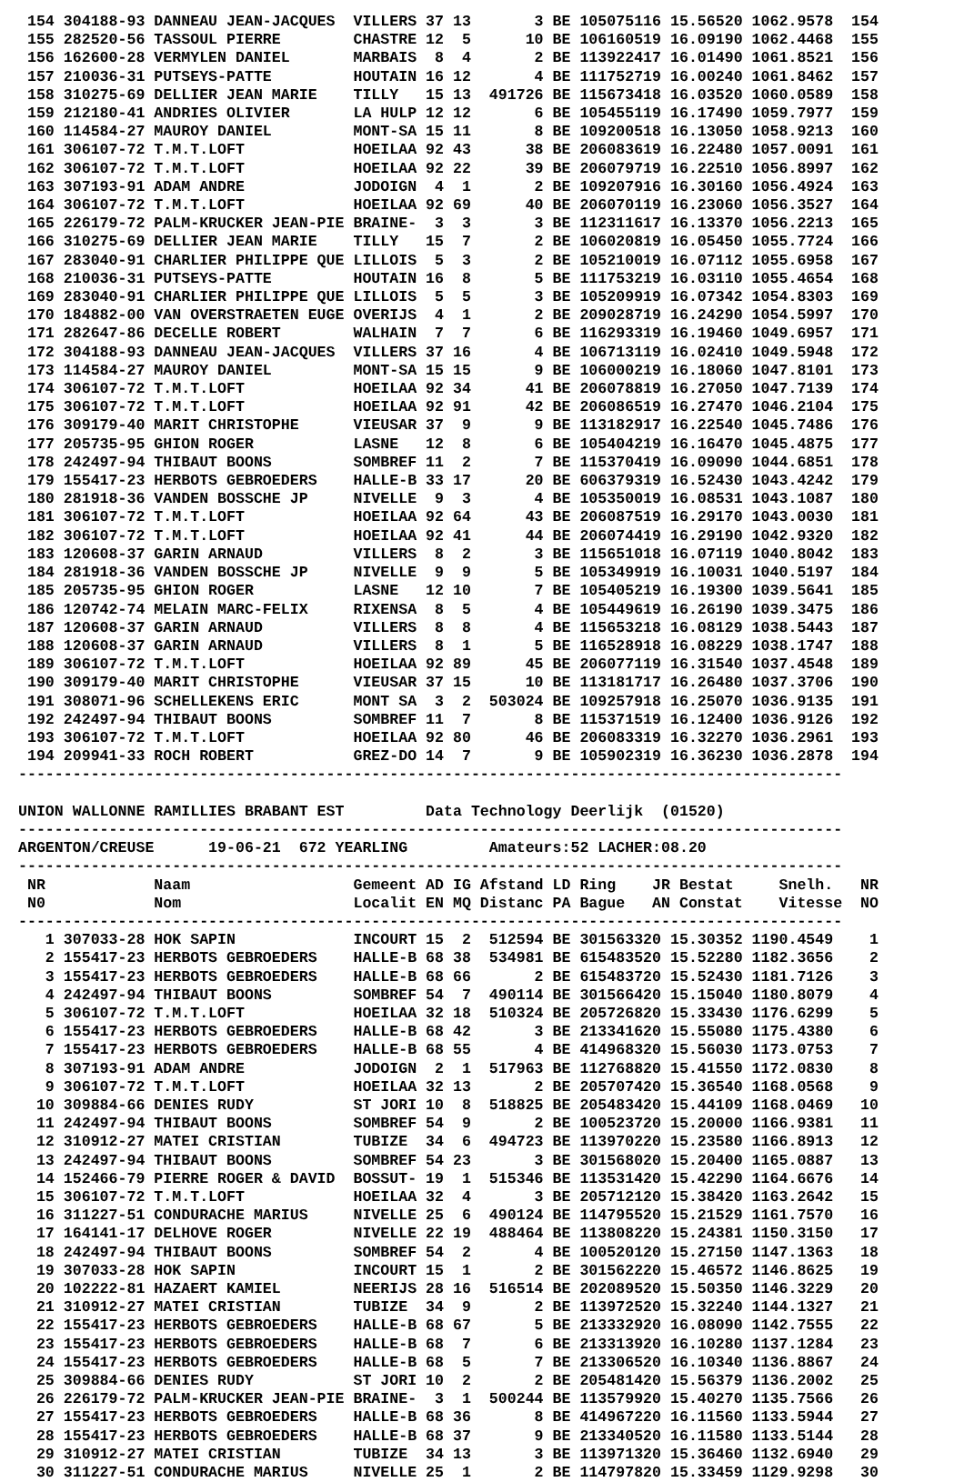154 304188-93 DANNEAU JEAN-JACQUES  VILLERS 37 13       3 BE 105075116 15.56520 1062.9578  154
 155 282520-56 TASSOUL PIERRE        CHASTRE 12  5      10 BE 106160519 16.09190 1062.4468  155
 156 162600-28 VERMYLEN DANIEL       MARBAIS  8  4       2 BE 113922417 16.01490 1061.8521  156
 157 210036-31 PUTSEYS-PATTE         HOUTAIN 16 12       4 BE 111752719 16.00240 1061.8462  157
 158 310275-69 DELLIER JEAN MARIE    TILLY   15 13  491726 BE 115673418 16.03520 1060.0589  158
 159 212180-41 ANDRIES OLIVIER       LA HULP 12 12       6 BE 105455119 16.17490 1059.7977  159
 160 114584-27 MAUROY DANIEL         MONT-SA 15 11       8 BE 109200518 16.13050 1058.9213  160
 161 306107-72 T.M.T.LOFT            HOEILAA 92 43      38 BE 206083619 16.22480 1057.0091  161
 162 306107-72 T.M.T.LOFT            HOEILAA 92 22      39 BE 206079719 16.22510 1056.8997  162
 163 307193-91 ADAM ANDRE            JODOIGN  4  1       2 BE 109207916 16.30160 1056.4924  163
 164 306107-72 T.M.T.LOFT            HOEILAA 92 69      40 BE 206070119 16.23060 1056.3527  164
 165 226179-72 PALM-KRUCKER JEAN-PIE BRAINE-  3  3       3 BE 112311617 16.13370 1056.2213  165
 166 310275-69 DELLIER JEAN MARIE    TILLY   15  7       2 BE 106020819 16.05450 1055.7724  166
 167 283040-91 CHARLIER PHILIPPE QUE LILLOIS  5  3       2 BE 105210019 16.07112 1055.6958  167
 168 210036-31 PUTSEYS-PATTE         HOUTAIN 16  8       5 BE 111753219 16.03110 1055.4654  168
 169 283040-91 CHARLIER PHILIPPE QUE LILLOIS  5  5       3 BE 105209919 16.07342 1054.8303  169
 170 184882-00 VAN OVERSTRAETEN EUGE OVERIJS  4  1       2 BE 209028719 16.24290 1054.5997  170
 171 282647-86 DECELLE ROBERT        WALHAIN  7  7       6 BE 116293319 16.19460 1049.6957  171
 172 304188-93 DANNEAU JEAN-JACQUES  VILLERS 37 16       4 BE 106713119 16.02410 1049.5948  172
 173 114584-27 MAUROY DANIEL         MONT-SA 15 15       9 BE 106000219 16.18060 1047.8101  173
 174 306107-72 T.M.T.LOFT            HOEILAA 92 34      41 BE 206078819 16.27050 1047.7139  174
 175 306107-72 T.M.T.LOFT            HOEILAA 92 91      42 BE 206086519 16.27470 1046.2104  175
 176 309179-40 MARIT CHRISTOPHE      VIEUSAR 37  9       9 BE 113182917 16.22540 1045.7486  176
 177 205735-95 GHION ROGER           LASNE   12  8       6 BE 105404219 16.16470 1045.4875  177
 178 242497-94 THIBAUT BOONS         SOMBREF 11  2       7 BE 115370419 16.09090 1044.6851  178
 179 155417-23 HERBOTS GEBROEDERS    HALLE-B 33 17      20 BE 606379319 16.52430 1043.4242  179
 180 281918-36 VANDEN BOSSCHE JP     NIVELLE  9  3       4 BE 105350019 16.08531 1043.1087  180
 181 306107-72 T.M.T.LOFT            HOEILAA 92 64      43 BE 206087519 16.29170 1043.0030  181
 182 306107-72 T.M.T.LOFT            HOEILAA 92 41      44 BE 206074419 16.29190 1042.9320  182
 183 120608-37 GARIN ARNAUD          VILLERS  8  2       3 BE 115651018 16.07119 1040.8042  183
 184 281918-36 VANDEN BOSSCHE JP     NIVELLE  9  9       5 BE 105349919 16.10031 1040.5197  184
 185 205735-95 GHION ROGER           LASNE   12 10       7 BE 105405219 16.19300 1039.5641  185
 186 120742-74 MELAIN MARC-FELIX     RIXENSA  8  5       4 BE 105449619 16.26190 1039.3475  186
 187 120608-37 GARIN ARNAUD          VILLERS  8  8       4 BE 115653218 16.08129 1038.5443  187
 188 120608-37 GARIN ARNAUD          VILLERS  8  1       5 BE 116528918 16.08229 1038.1747  188
 189 306107-72 T.M.T.LOFT            HOEILAA 92 89      45 BE 206077119 16.31540 1037.4548  189
 190 309179-40 MARIT CHRISTOPHE      VIEUSAR 37 15      10 BE 113181717 16.26480 1037.3706  190
 191 308071-96 SCHELLEKENS ERIC      MONT SA  3  2  503024 BE 109257918 16.25070 1036.9135  191
 192 242497-94 THIBAUT BOONS         SOMBREF 11  7       8 BE 115371519 16.12400 1036.9126  192
 193 306107-72 T.M.T.LOFT            HOEILAA 92 80      46 BE 206083319 16.32270 1036.2961  193
 194 209941-33 ROCH ROBERT           GREZ-DO 14  7       9 BE 105902319 16.36230 1036.2878  194
-------------------------------------------------------------------------------------------

UNION WALLONNE RAMILLIES BRABANT EST         Data Technology Deerlijk  (01520)
-------------------------------------------------------------------------------------------
ARGENTON/CREUSE      19-06-21  672 YEARLING         Amateurs:52 LACHER:08.20
-------------------------------------------------------------------------------------------
 NR            Naam                  Gemeent AD IG Afstand LD Ring    JR Bestat     Snelh.   NR
 N0            Nom                   Localit EN MQ Distanc PA Bague   AN Constat    Vitesse  NO
-------------------------------------------------------------------------------------------
   1 307033-28 HOK SAPIN             INCOURT 15  2  512594 BE 301563320 15.30352 1190.4549    1
   2 155417-23 HERBOTS GEBROEDERS    HALLE-B 68 38  534981 BE 615483520 15.52280 1182.3656    2
   3 155417-23 HERBOTS GEBROEDERS    HALLE-B 68 66       2 BE 615483720 15.52430 1181.7126    3
   4 242497-94 THIBAUT BOONS         SOMBREF 54  7  490114 BE 301566420 15.15040 1180.8079    4
   5 306107-72 T.M.T.LOFT            HOEILAA 32 18  510324 BE 205726820 15.33430 1176.6299    5
   6 155417-23 HERBOTS GEBROEDERS    HALLE-B 68 42       3 BE 213341620 15.55080 1175.4380    6
   7 155417-23 HERBOTS GEBROEDERS    HALLE-B 68 55       4 BE 414968320 15.56030 1173.0753    7
   8 307193-91 ADAM ANDRE            JODOIGN  2  1  517963 BE 112768820 15.41550 1172.0830    8
   9 306107-72 T.M.T.LOFT            HOEILAA 32 13       2 BE 205707420 15.36540 1168.0568    9
  10 309884-66 DENIES RUDY           ST JORI 10  8  518825 BE 205483420 15.44109 1168.0469   10
  11 242497-94 THIBAUT BOONS         SOMBREF 54  9       2 BE 100523720 15.20000 1166.9381   11
  12 310912-27 MATEI CRISTIAN        TUBIZE  34  6  494723 BE 113970220 15.23580 1166.8913   12
  13 242497-94 THIBAUT BOONS         SOMBREF 54 23       3 BE 301568020 15.20400 1165.0887   13
  14 152466-79 PIERRE ROGER & DAVID  BOSSUT- 19  1  515346 BE 113531420 15.42290 1164.6676   14
  15 306107-72 T.M.T.LOFT            HOEILAA 32  4       3 BE 205712120 15.38420 1163.2642   15
  16 311227-51 CONDURACHE MARIUS     NIVELLE 25  6  490124 BE 114795520 15.21529 1161.7570   16
  17 164141-17 DELHOVE ROGER         NIVELLE 22 19  488464 BE 113808220 15.24381 1150.3150   17
  18 242497-94 THIBAUT BOONS         SOMBREF 54  2       4 BE 100520120 15.27150 1147.1363   18
  19 307033-28 HOK SAPIN             INCOURT 15  1       2 BE 301562220 15.46572 1146.8625   19
  20 102222-81 HAZAERT KAMIEL        NEERIJS 28 16  516514 BE 202089520 15.50350 1146.3229   20
  21 310912-27 MATEI CRISTIAN        TUBIZE  34  9       2 BE 113972520 15.32240 1144.1327   21
  22 155417-23 HERBOTS GEBROEDERS    HALLE-B 68 67       5 BE 213332920 16.08090 1142.7555   22
  23 155417-23 HERBOTS GEBROEDERS    HALLE-B 68  7       6 BE 213313920 16.10280 1137.1284   23
  24 155417-23 HERBOTS GEBROEDERS    HALLE-B 68  5       7 BE 213306520 16.10340 1136.8867   24
  25 309884-66 DENIES RUDY           ST JORI 10  2       2 BE 205481420 15.56379 1136.2002   25
  26 226179-72 PALM-KRUCKER JEAN-PIE BRAINE-  3  1  500244 BE 113579920 15.40270 1135.7566   26
  27 155417-23 HERBOTS GEBROEDERS    HALLE-B 68 36       8 BE 414967220 16.11560 1133.5944   27
  28 155417-23 HERBOTS GEBROEDERS    HALLE-B 68 37       9 BE 213340520 16.11580 1133.5144   28
  29 310912-27 MATEI CRISTIAN        TUBIZE  34 13       3 BE 113971320 15.36460 1132.6940   29
  30 311227-51 CONDURACHE MARIUS     NIVELLE 25  1       2 BE 114797820 15.33459 1129.9298   30